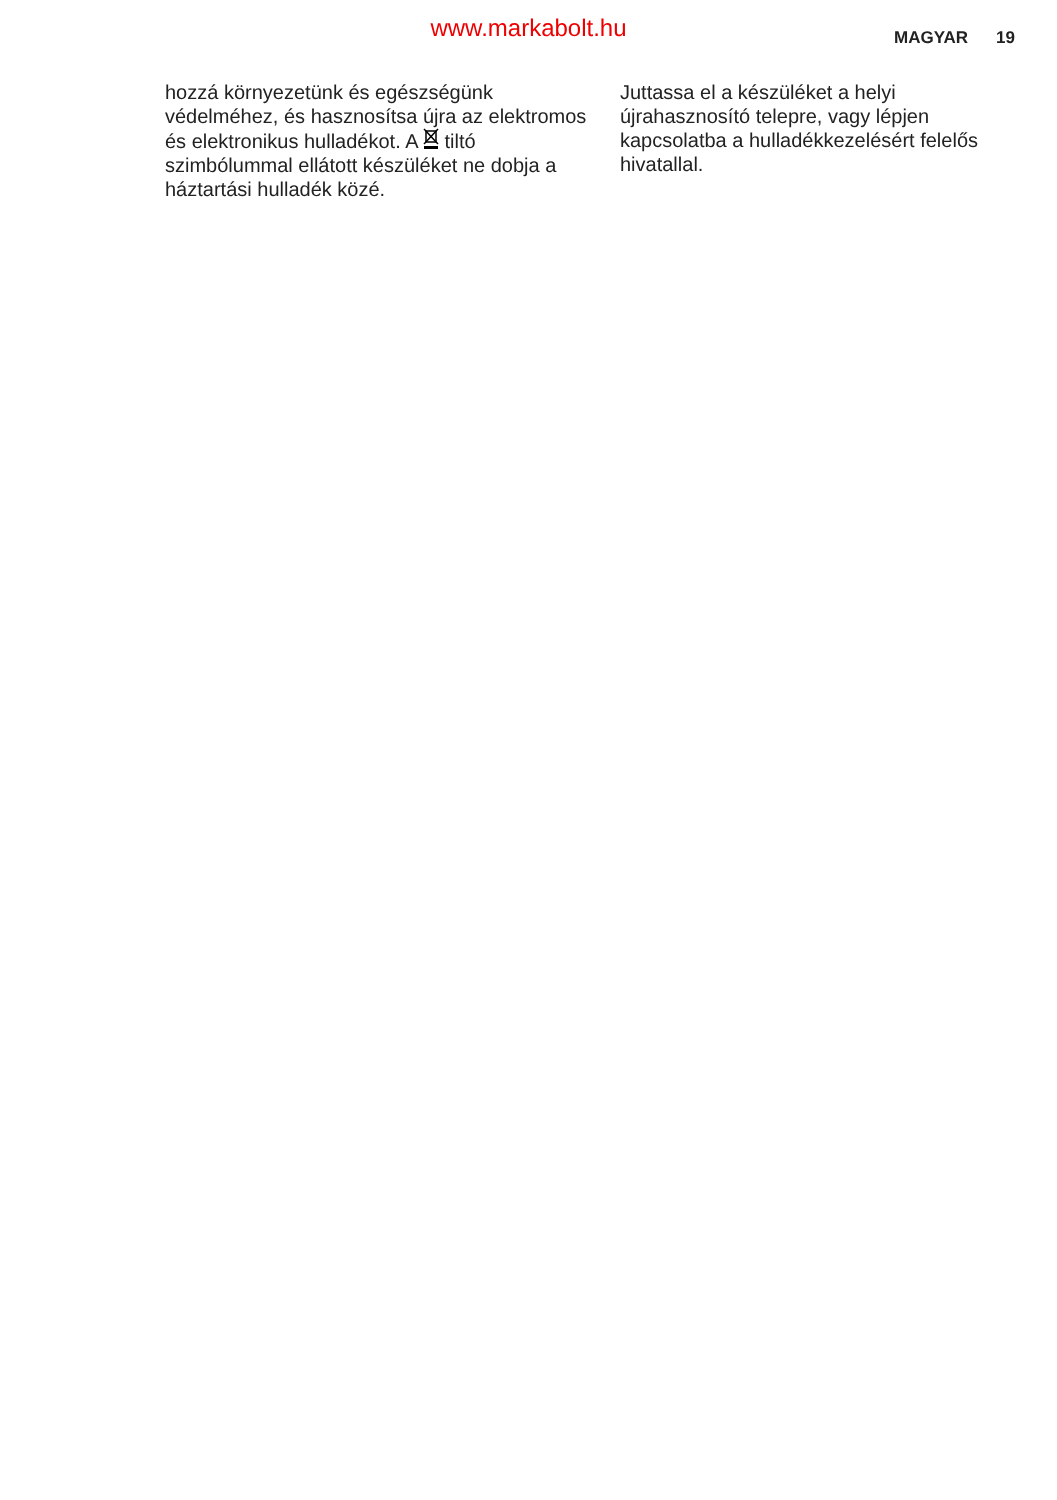www.markabolt.hu
MAGYAR 19
hozzá környezetünk és egészségünk védelméhez, és hasznosítsa újra az elektromos és elektronikus hulladékot. A tiltó szimbólummal ellátott készüléket ne dobja a háztartási hulladék közé.
Juttassa el a készüléket a helyi újrahasznosító telepre, vagy lépjen kapcsolatba a hulladékkezelésért felelős hivatallal.